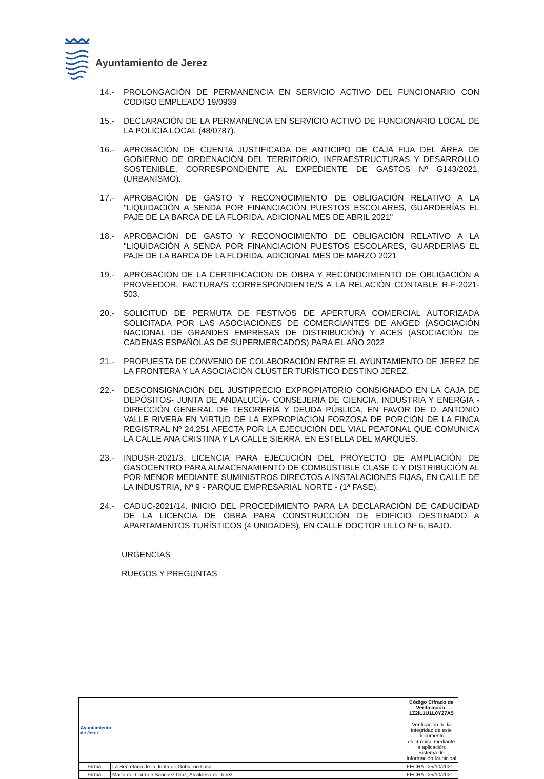Ayuntamiento de Jerez
14.- PROLONGACIÓN DE PERMANENCIA EN SERVICIO ACTIVO DEL FUNCIONARIO CON CODIGO EMPLEADO 19/0939
15.- DECLARACIÓN DE LA PERMANENCIA EN SERVICIO ACTIVO DE FUNCIONARIO LOCAL DE LA POLICÍA LOCAL (48/0787).
16.- APROBACIÓN DE CUENTA JUSTIFICADA DE ANTICIPO DE CAJA FIJA DEL ÁREA DE GOBIERNO DE ORDENACIÓN DEL TERRITORIO, INFRAESTRUCTURAS Y DESARROLLO SOSTENIBLE, CORRESPONDIENTE AL EXPEDIENTE DE GASTOS Nº G143/2021, (URBANISMO).
17.- APROBACIÓN DE GASTO Y RECONOCIMIENTO DE OBLIGACIÓN RELATIVO A LA "LIQUIDACIÓN A SENDA POR FINANCIACIÓN PUESTOS ESCOLARES, GUARDERÍAS EL PAJE DE LA BARCA DE LA FLORIDA, ADICIONAL MES DE ABRIL 2021"
18.- APROBACIÓN DE GASTO Y RECONOCIMIENTO DE OBLIGACIÓN RELATIVO A LA "LIQUIDACIÓN A SENDA POR FINANCIACIÓN PUESTOS ESCOLARES, GUARDERÍAS EL PAJE DE LA BARCA DE LA FLORIDA, ADICIONAL MES DE MARZO 2021
19.- APROBACION DE LA CERTIFICACION DE OBRA Y RECONOCIMIENTO DE OBLIGACIÓN A PROVEEDOR, FACTURA/S CORRESPONDIENTE/S A LA RELACIÓN CONTABLE R-F-2021-503.
20.- SOLICITUD DE PERMUTA DE FESTIVOS DE APERTURA COMERCIAL AUTORIZADA SOLICITADA POR LAS ASOCIACIONES DE COMERCIANTES DE ANGED (ASOCIACIÓN NACIONAL DE GRANDES EMPRESAS DE DISTRIBUCIÓN) Y ACES (ASOCIACIÓN DE CADENAS ESPAÑOLAS DE SUPERMERCADOS) PARA EL AÑO 2022
21.- PROPUESTA DE CONVENIO DE COLABORACIÓN ENTRE EL AYUNTAMIENTO DE JEREZ DE LA FRONTERA Y LA ASOCIACIÓN CLÚSTER TURÍSTICO DESTINO JEREZ.
22.- DESCONSIGNACIÓN DEL JUSTIPRECIO EXPROPIATORIO CONSIGNADO EN LA CAJA DE DEPÓSITOS- JUNTA DE ANDALUCÍA- CONSEJERÍA DE CIENCIA, INDUSTRIA Y ENERGÍA - DIRECCIÓN GENERAL DE TESORERÍA Y DEUDA PÚBLICA, EN FAVOR DE D. ANTONIO VALLE RIVERA EN VIRTUD DE LA EXPROPIACIÓN FORZOSA DE PORCIÓN DE LA FINCA REGISTRAL Nº 24.251 AFECTA POR LA EJECUCIÓN DEL VIAL PEATONAL QUE COMUNICA LA CALLE ANA CRISTINA Y LA CALLE SIERRA, EN ESTELLA DEL MARQUÉS.
23.- INDUSR-2021/3. LICENCIA PARA EJECUCIÓN DEL PROYECTO DE AMPLIACIÓN DE GASOCENTRO PARA ALMACENAMIENTO DE COMBUSTIBLE CLASE C Y DISTRIBUCIÓN AL POR MENOR MEDIANTE SUMINISTROS DIRECTOS A INSTALACIONES FIJAS, EN CALLE DE LA INDUSTRIA, Nº 9 - PARQUE EMPRESARIAL NORTE - (1ª FASE).
24.- CADUC-2021/14. INICIO DEL PROCEDIMIENTO PARA LA DECLARACIÓN DE CADUCIDAD DE LA LICENCIA DE OBRA PARA CONSTRUCCIÓN DE EDIFICIO DESTINADO A APARTAMENTOS TURÍSTICOS (4 UNIDADES), EN CALLE DOCTOR LILLO Nº 6, BAJO.
URGENCIAS
RUEGOS Y PREGUNTAS
| Ayuntamiento de Jerez | | Código Cifrado de Verificación: 1Z2IL1U1L0Y27A5 Verificación de la integridad de este documento electrónico mediante la aplicación: Sistema de Información Municipal | |
| Firma | La Secretaria de la Junta de Gobierno Local | FECHA | 25/10/2021 |
| Firma | María del Carmen Sanchez Díaz, Alcaldesa de Jerez | FECHA | 25/10/2021 |